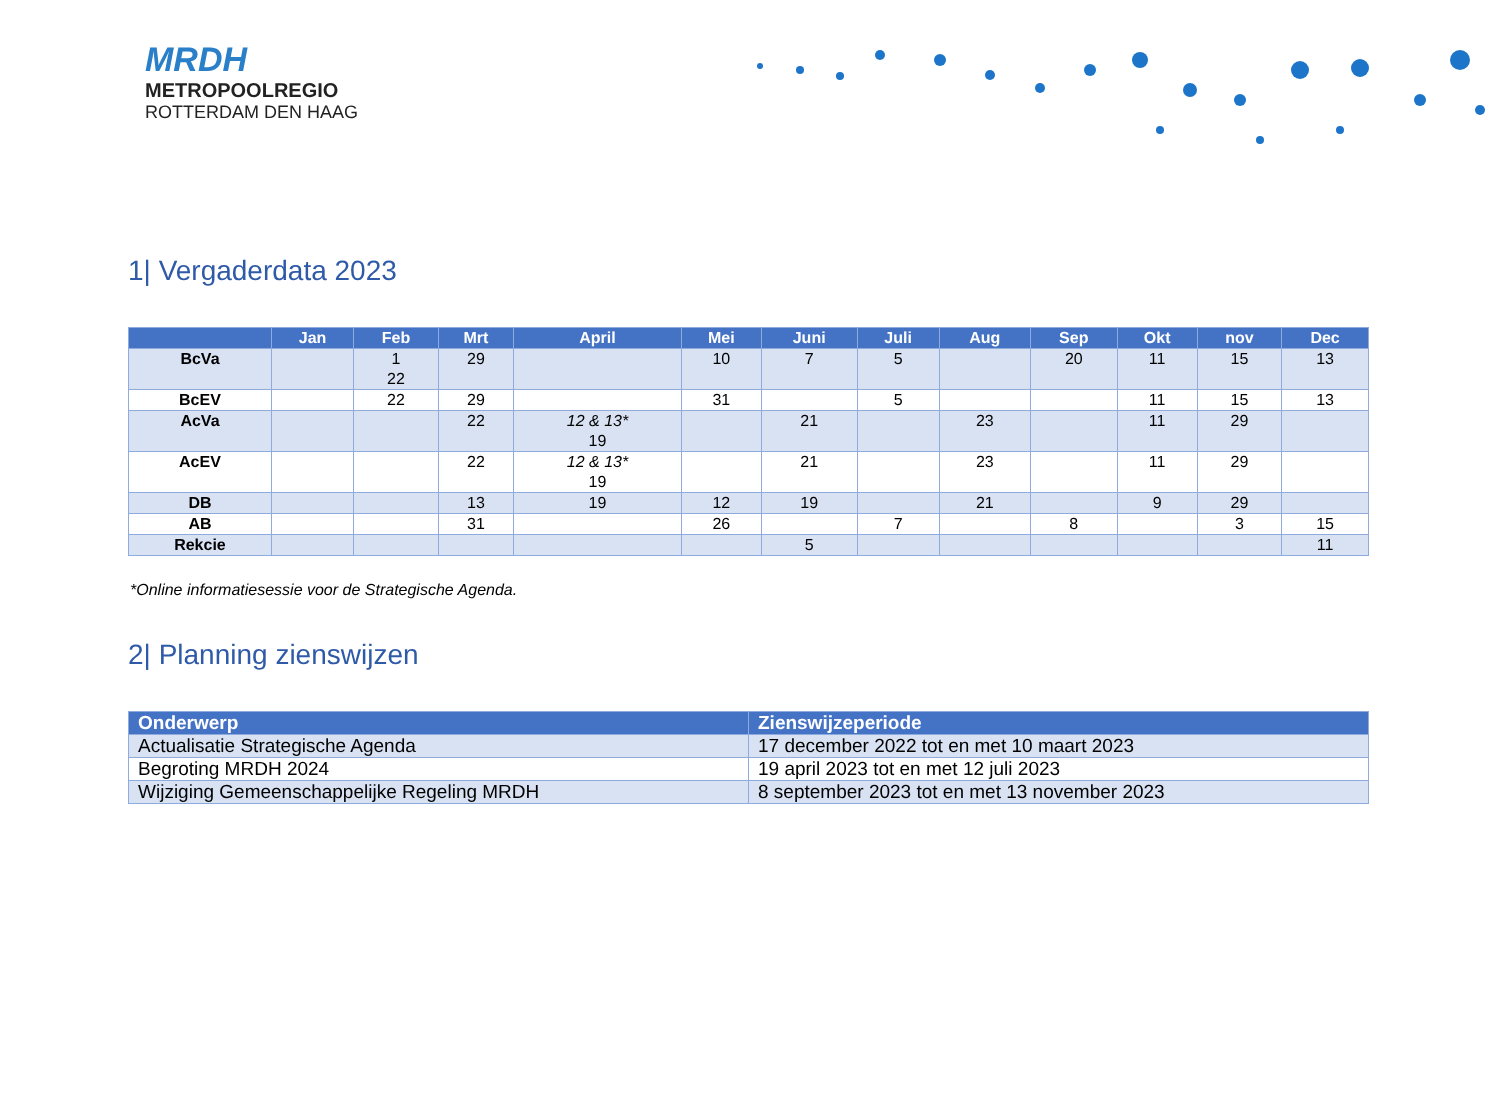MRDH
METROPOOLREGIO
ROTTERDAM DEN HAAG
1| Vergaderdata 2023
| | Jan | Feb | Mrt | April | Mei | Juni | Juli | Aug | Sep | Okt | nov | Dec |
| --- | --- | --- | --- | --- | --- | --- | --- | --- | --- | --- | --- | --- |
| BcVa | | 1 22 | 29 | | 10 | 7 | 5 | | 20 | 11 | 15 | 13 |
| BcEV | | 22 | 29 | | 31 | | 5 | | | 11 | 15 | 13 |
| AcVa | | | 22 | 12 & 13* 19 | | 21 | | 23 | | 11 | 29 | |
| AcEV | | | 22 | 12 & 13* 19 | | 21 | | 23 | | 11 | 29 | |
| DB | | | 13 | 19 | 12 | 19 | | 21 | | 9 | 29 | |
| AB | | | 31 | | 26 | | 7 | | 8 | | 3 | 15 |
| Rekcie | | | | | | 5 | | | | | | 11 |
*Online informatiesessie voor de Strategische Agenda.
2| Planning zienswijzen
| Onderwerp | Zienswijzeperiode |
| --- | --- |
| Actualisatie Strategische Agenda | 17 december 2022 tot en met 10 maart 2023 |
| Begroting MRDH 2024 | 19 april 2023 tot en met 12 juli 2023 |
| Wijziging Gemeenschappelijke Regeling MRDH | 8 september 2023 tot en met 13 november 2023 |